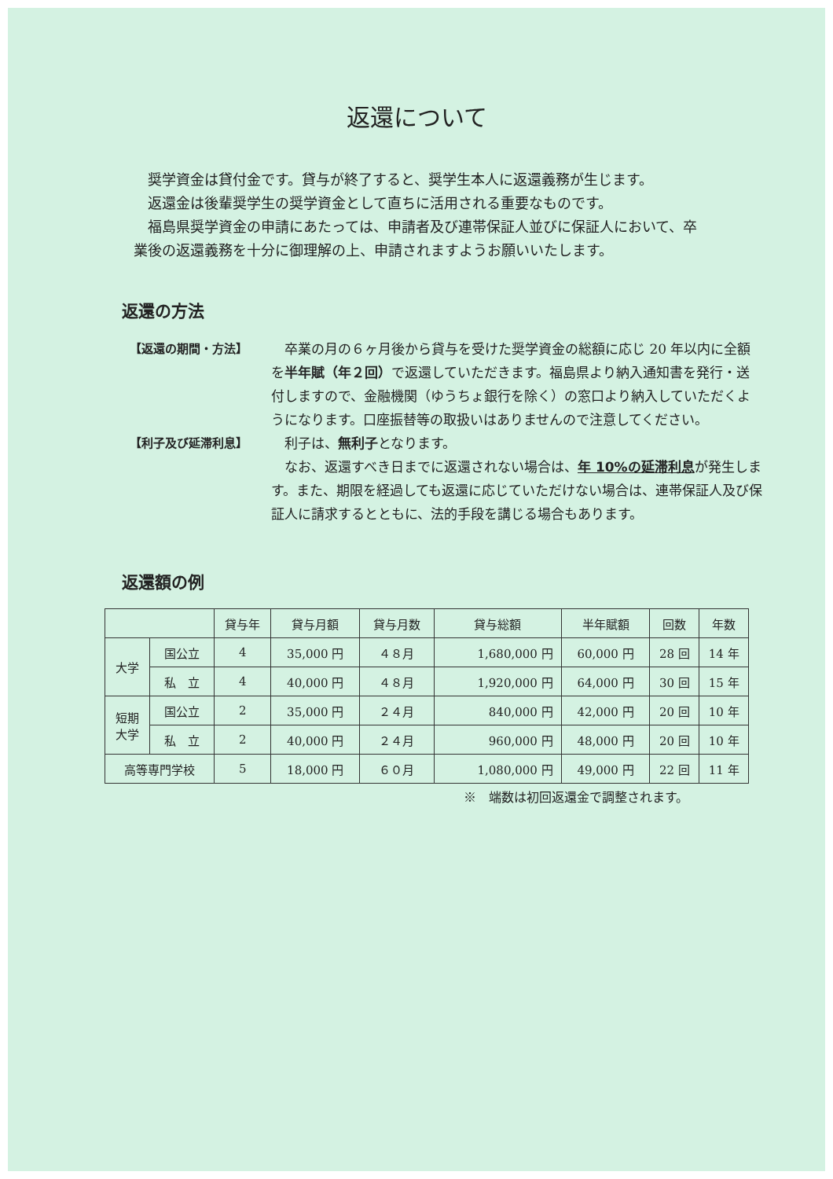返還について
奨学資金は貸付金です。貸与が終了すると、奨学生本人に返還義務が生じます。
返還金は後輩奨学生の奨学資金として直ちに活用される重要なものです。
福島県奨学資金の申請にあたっては、申請者及び連帯保証人並びに保証人において、卒業後の返還義務を十分に御理解の上、申請されますようお願いいたします。
返還の方法
【返還の期間・方法】 卒業の月の６ヶ月後から貸与を受けた奨学資金の総額に応じ 20 年以内に全額を半年賦（年２回）で返還していただきます。福島県より納入通知書を発行・送付しますので、金融機関（ゆうちょ銀行を除く）の窓口より納入していただくようになります。口座振替等の取扱いはありませんので注意してください。
【利子及び延滞利息】 利子は、無利子となります。
なお、返還すべき日までに返還されない場合は、年 10%の延滞利息が発生します。また、期限を経過しても返還に応じていただけない場合は、連帯保証人及び保証人に請求するとともに、法的手段を講じる場合もあります。
返還額の例
| | | 貸与年 | 貸与月額 | 貸与月数 | 貸与総額 | 半年賦額 | 回数 | 年数 |
| --- | --- | --- | --- | --- | --- | --- | --- | --- |
| 大学 | 国公立 | 4 | 35,000 円 | ４８月 | 1,680,000 円 | 60,000 円 | 28 回 | 14 年 |
| | 私 立 | 4 | 40,000 円 | ４８月 | 1,920,000 円 | 64,000 円 | 30 回 | 15 年 |
| 短期 大学 | 国公立 | 2 | 35,000 円 | ２４月 | 840,000 円 | 42,000 円 | 20 回 | 10 年 |
| | 私 立 | 2 | 40,000 円 | ２４月 | 960,000 円 | 48,000 円 | 20 回 | 10 年 |
| 高等専門学校 | | 5 | 18,000 円 | ６０月 | 1,080,000 円 | 49,000 円 | 22 回 | 11 年 |
※　端数は初回返還金で調整されます。